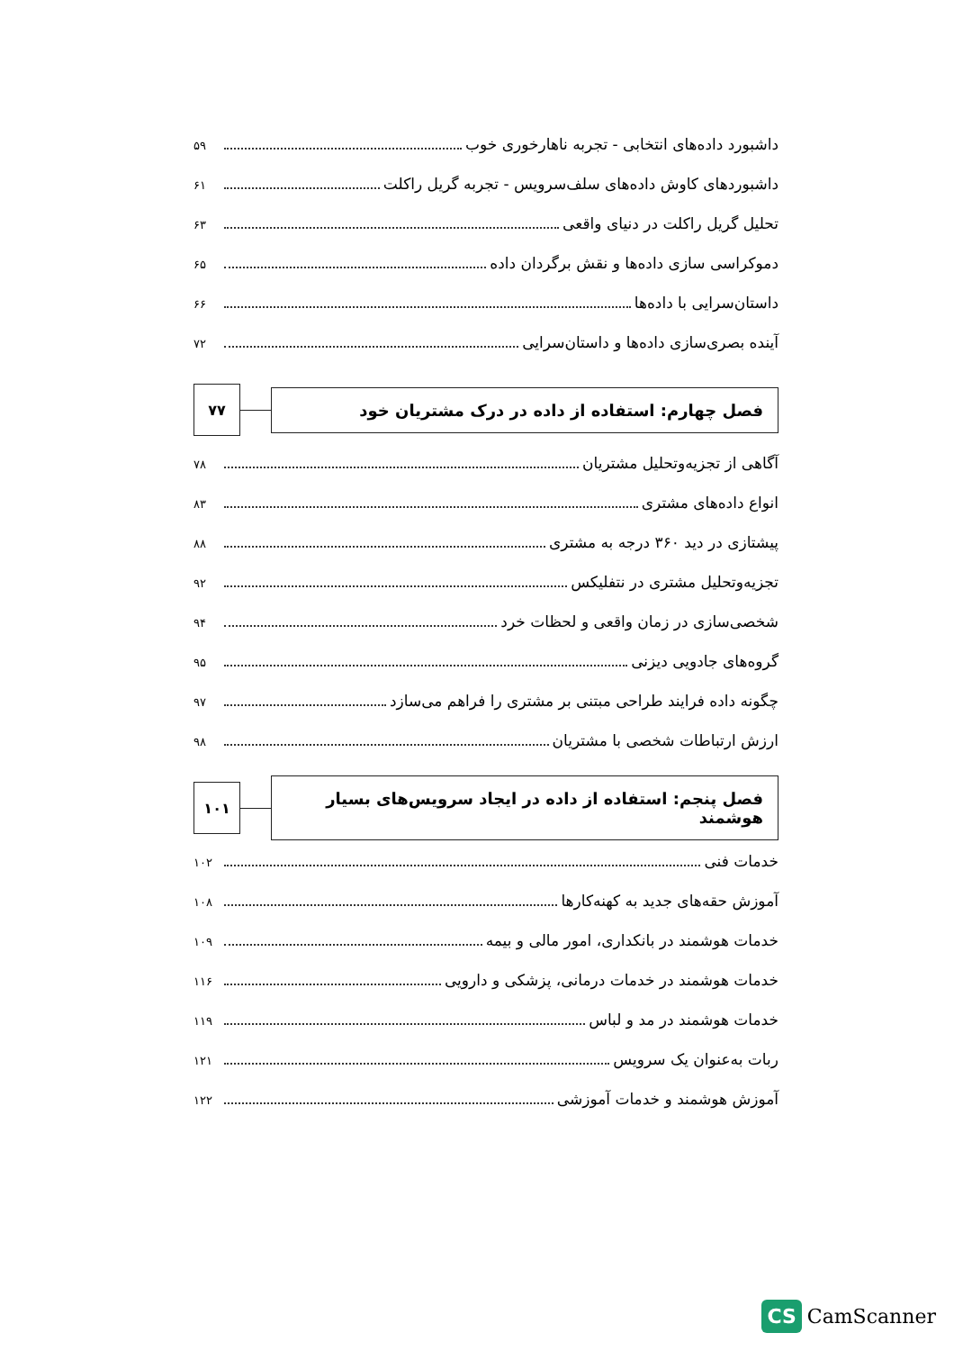داشبورد داده‌های انتخابی - تجربه ناهارخوری خوب ۵۹
داشبوردهای کاوش داده‌های سلف‌سرویس - تجربه گریل راکلت ۶۱
تحلیل گریل راکلت در دنیای واقعی ۶۳
دموکراسی سازی داده‌ها و نقش برگردان داده ۶۵
داستان‌سرایی با داده‌ها ۶۶
آینده بصری‌سازی داده‌ها و داستان‌سرایی ۷۲
فصل چهارم: استفاده از داده در درک مشتریان خود
۷۷
آگاهی از تجزیه‌وتحلیل مشتریان ۷۸
انواع داده‌های مشتری ۸۳
پیشتازی در دید ۳۶۰ درجه به مشتری ۸۸
تجزیه‌وتحلیل مشتری در نتفلیکس ۹۲
شخصی‌سازی در زمان واقعی و لحظات خرد ۹۴
گروه‌های جادویی دیزنی ۹۵
چگونه داده فرایند طراحی مبتنی بر مشتری را فراهم می‌سازد ۹۷
ارزش ارتباطات شخصی با مشتریان ۹۸
فصل پنجم: استفاده از داده در ایجاد سرویس‌های بسیار هوشمند
۱۰۱
خدمات فنی ۱۰۲
آموزش حقه‌های جدید به کهنه‌کارها ۱۰۸
خدمات هوشمند در بانکداری، امور مالی و بیمه ۱۰۹
خدمات هوشمند در خدمات درمانی، پزشکی و دارویی ۱۱۶
خدمات هوشمند در مد و لباس ۱۱۹
ربات به‌عنوان یک سرویس ۱۲۱
آموزش هوشمند و خدمات آموزشی ۱۲۲
CS CamScanner